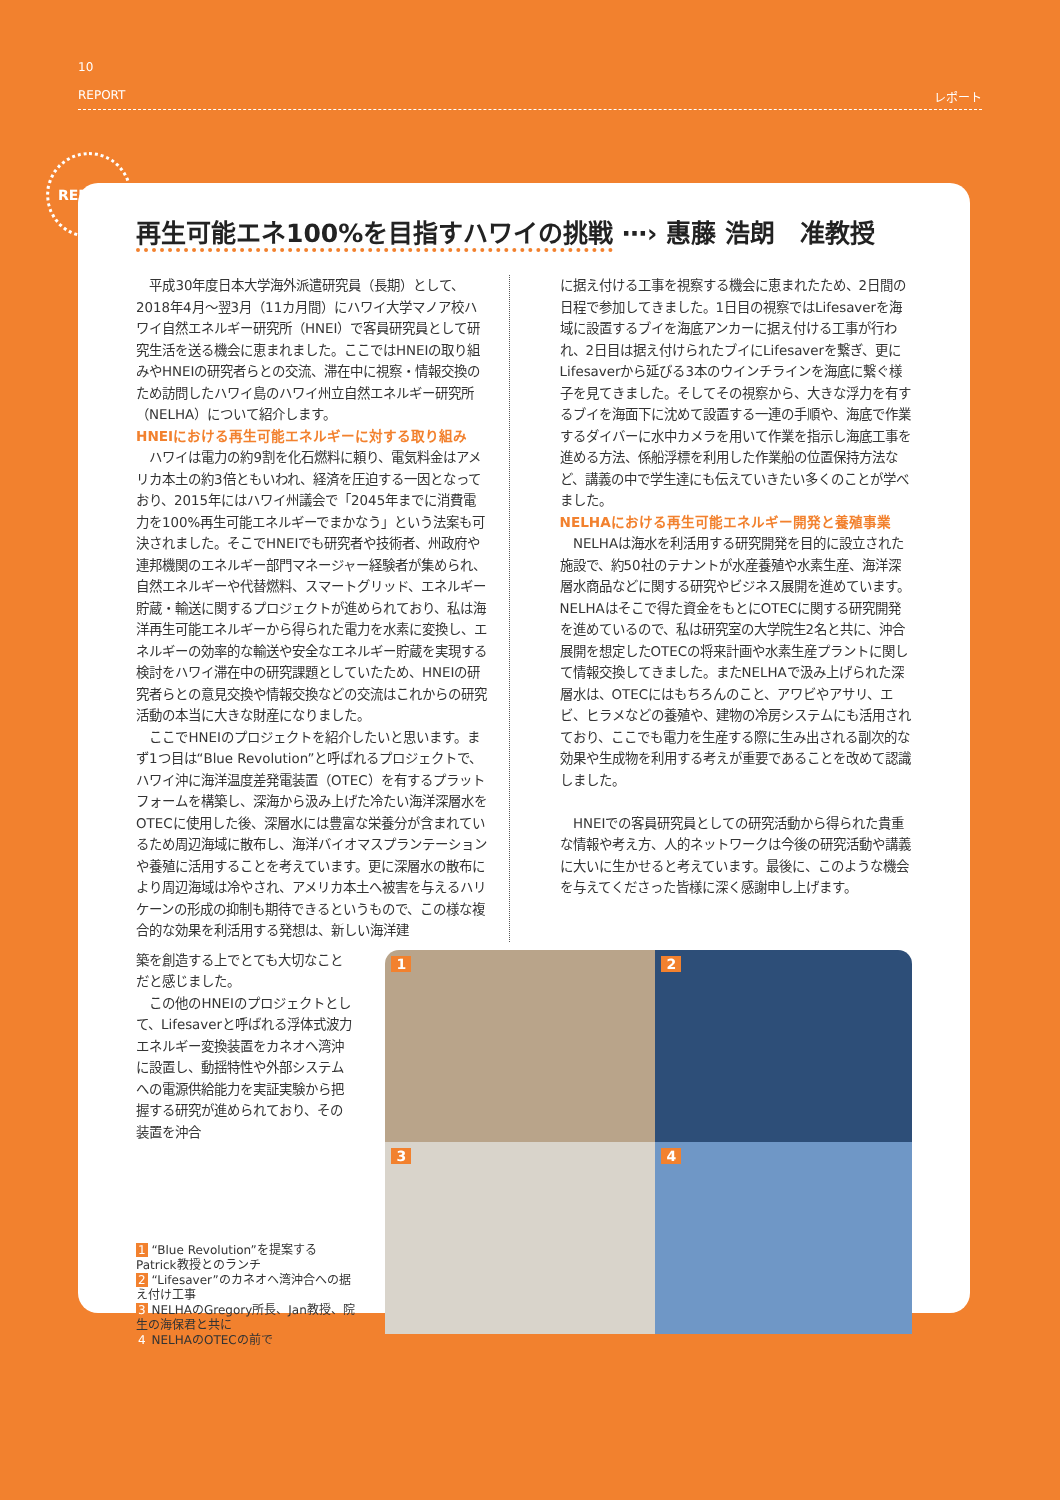10
REPORT レポート
REPORT
再生可能エネ100%を目指すハワイの挑戦 ⋯› 惠藤 浩朗　准教授
平成30年度日本大学海外派遣研究員（長期）として、2018年4月～翌3月（11カ月間）にハワイ大学マノア校ハワイ自然エネルギー研究所（HNEI）で客員研究員として研究生活を送る機会に恵まれました。ここではHNEIの取り組みやHNEIの研究者らとの交流、滞在中に視察・情報交換のため訪問したハワイ島のハワイ州立自然エネルギー研究所（NELHA）について紹介します。
HNEIにおける再生可能エネルギーに対する取り組み
ハワイは電力の約9割を化石燃料に頼り、電気料金はアメリカ本土の約3倍ともいわれ、経済を圧迫する一因となっており、2015年にはハワイ州議会で「2045年までに消費電力を100%再生可能エネルギーでまかなう」という法案も可決されました。そこでHNEIでも研究者や技術者、州政府や連邦機関のエネルギー部門マネージャー経験者が集められ、自然エネルギーや代替燃料、スマートグリッド、エネルギー貯蔵・輸送に関するプロジェクトが進められており、私は海洋再生可能エネルギーから得られた電力を水素に変換し、エネルギーの効率的な輸送や安全なエネルギー貯蔵を実現する検討をハワイ滞在中の研究課題としていたため、HNEIの研究者らとの意見交換や情報交換などの交流はこれからの研究活動の本当に大きな財産になりました。
ここでHNEIのプロジェクトを紹介したいと思います。まず1つ目は“Blue Revolution”と呼ばれるプロジェクトで、ハワイ沖に海洋温度差発電装置（OTEC）を有するプラットフォームを構築し、深海から汲み上げた冷たい海洋深層水をOTECに使用した後、深層水には豊富な栄養分が含まれているため周辺海域に散布し、海洋バイオマスプランテーションや養殖に活用することを考えています。更に深層水の散布により周辺海域は冷やされ、アメリカ本土へ被害を与えるハリケーンの形成の抑制も期待できるというもので、この様な複合的な効果を利活用する発想は、新しい海洋建
に据え付ける工事を視察する機会に恵まれたため、2日間の日程で参加してきました。1日目の視察ではLifesaverを海域に設置するブイを海底アンカーに据え付ける工事が行われ、2日目は据え付けられたブイにLifesaverを繋ぎ、更にLifesaverから延びる3本のウインチラインを海底に繋ぐ様子を見てきました。そしてその視察から、大きな浮力を有するブイを海面下に沈めて設置する一連の手順や、海底で作業するダイバーに水中カメラを用いて作業を指示し海底工事を進める方法、係船浮標を利用した作業船の位置保持方法など、講義の中で学生達にも伝えていきたい多くのことが学べました。
NELHAにおける再生可能エネルギー開発と養殖事業
NELHAは海水を利活用する研究開発を目的に設立された施設で、約50社のテナントが水産養殖や水素生産、海洋深層水商品などに関する研究やビジネス展開を進めています。NELHAはそこで得た資金をもとにOTECに関する研究開発を進めているので、私は研究室の大学院生2名と共に、沖合展開を想定したOTECの将来計画や水素生産プラントに関して情報交換してきました。またNELHAで汲み上げられた深層水は、OTECにはもちろんのこと、アワビやアサリ、エビ、ヒラメなどの養殖や、建物の冷房システムにも活用されており、ここでも電力を生産する際に生み出される副次的な効果や生成物を利用する考えが重要であることを改めて認識しました。
HNEIでの客員研究員としての研究活動から得られた貴重な情報や考え方、人的ネットワークは今後の研究活動や講義に大いに生かせると考えています。最後に、このような機会を与えてくださった皆様に深く感謝申し上げます。
築を創造する上でとても大切なことだと感じました。
この他のHNEIのプロジェクトとして、Lifesaverと呼ばれる浮体式波力エネルギー変換装置をカネオヘ湾沖に設置し、動揺特性や外部システムへの電源供給能力を実証実験から把握する研究が進められており、その装置を沖合
1 “Blue Revolution”を提案する Patrick教授とのランチ
2 “Lifesaver”のカネオヘ湾沖合への据え付け工事
3 NELHAのGregory所長、Jan教授、院生の海保君と共に
4 NELHAのOTECの前で
1
2
3
4